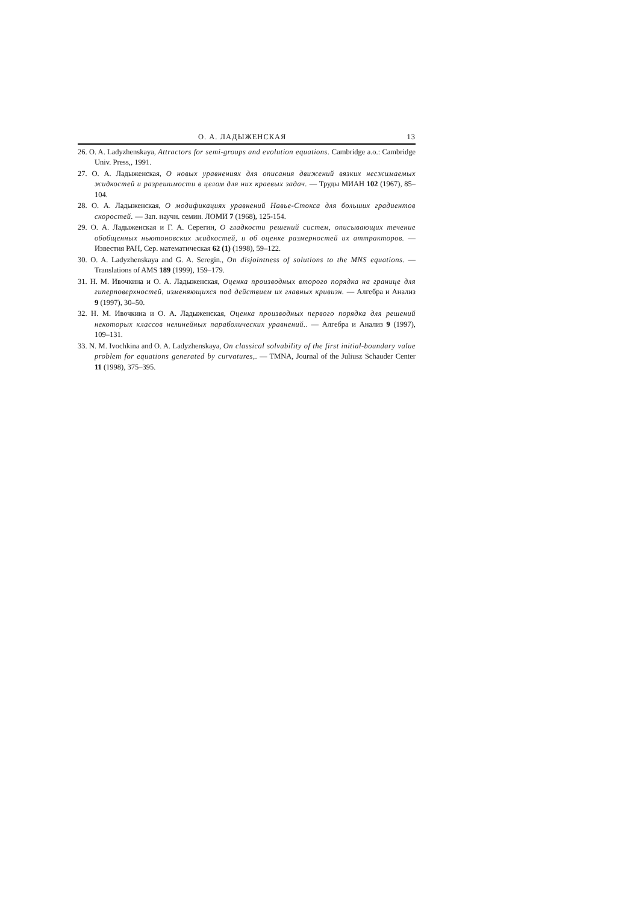О. А. ЛАДЫЖЕНСКАЯ 13
26. O. A. Ladyzhenskaya, Attractors for semi-groups and evolution equations. Cambridge a.o.: Cambridge Univ. Press,, 1991.
27. О. А. Ладыженская, О новых уравнениях для описания движений вязких несжимаемых жидкостей и разрешимости в целом для них краевых задач. — Труды МИАН 102 (1967), 85–104.
28. О. А. Ладыженская, О модификациях уравнений Навье-Стокса для больших градиентов скоростей. — Зап. научн. семин. ЛОМИ 7 (1968), 125-154.
29. О. А. Ладыженская и Г. А. Серегин, О гладкости решений систем, описывающих течение обобщенных ньютоновских жидкостей, и об оценке размерностей их аттракторов. — Известия РАН, Сер. математическая 62 (1) (1998), 59–122.
30. O. A. Ladyzhenskaya and G. A. Seregin., On disjointness of solutions to the MNS equations. — Translations of AMS 189 (1999), 159–179.
31. Н. М. Ивочкина и О. А. Ладыженская, Оценка производных второго порядка на границе для гиперповерхностей, изменяющихся под действием их главных кривизн. — Алгебра и Анализ 9 (1997), 30–50.
32. Н. М. Ивочкина и О. А. Ладыженская, Оценка производных первого порядка для решений некоторых классов нелинейных параболических уравнений.. — Алгебра и Анализ 9 (1997), 109–131.
33. N. M. Ivochkina and O. A. Ladyzhenskaya, On classical solvability of the first initial-boundary value problem for equations generated by curvatures,. — TMNA, Journal of the Juliusz Schauder Center 11 (1998), 375–395.